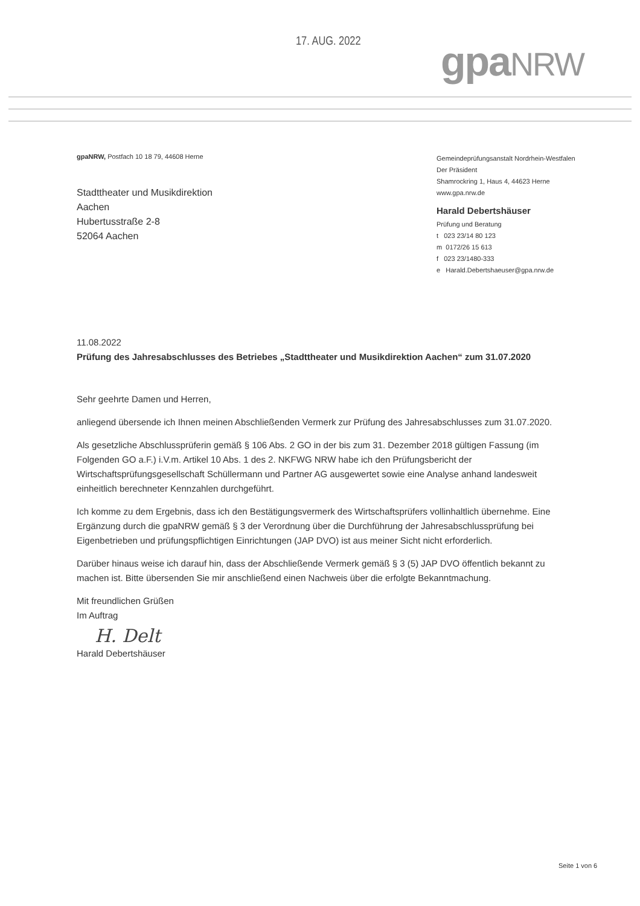17. AUG. 2022 gpa NRW
gpaNRW, Postfach 10 18 79, 44608 Herne
Stadttheater und Musikdirektion
Aachen
Hubertusstraße 2-8
52064 Aachen
Gemeindeprüfungsanstalt Nordrhein-Westfalen
Der Präsident
Shamrockring 1, Haus 4, 44623 Herne
www.gpa.nrw.de
Harald Debertshäuser
Prüfung und Beratung
t 023 23/14 80 123
m 0172/26 15 613
f 023 23/1480-333
e Harald.Debertshaeuser@gpa.nrw.de
11.08.2022
Prüfung des Jahresabschlusses des Betriebes „Stadttheater und Musikdirektion Aachen“ zum 31.07.2020
Sehr geehrte Damen und Herren,
anliegend übersende ich Ihnen meinen Abschließenden Vermerk zur Prüfung des Jahresabschlusses zum 31.07.2020.
Als gesetzliche Abschlussprüferin gemäß § 106 Abs. 2 GO in der bis zum 31. Dezember 2018 gültigen Fassung (im Folgenden GO a.F.) i.V.m. Artikel 10 Abs. 1 des 2. NKFWG NRW habe ich den Prüfungsbericht der Wirtschaftsprüfungsgesellschaft Schüllermann und Partner AG ausgewertet sowie eine Analyse anhand landesweit einheitlich berechneter Kennzahlen durchgeführt.
Ich komme zu dem Ergebnis, dass ich den Bestätigungsvermerk des Wirtschaftsprüfers vollinhaltlich übernehme. Eine Ergänzung durch die gpaNRW gemäß § 3 der Verordnung über die Durchführung der Jahresabschlussprüfung bei Eigenbetrieben und prüfungspflichtigen Einrichtungen (JAP DVO) ist aus meiner Sicht nicht erforderlich.
Darüber hinaus weise ich darauf hin, dass der Abschließende Vermerk gemäß § 3 (5) JAP DVO öffentlich bekannt zu machen ist. Bitte übersenden Sie mir anschließend einen Nachweis über die erfolgte Bekanntmachung.
Mit freundlichen Grüßen
Im Auftrag
H. Delt
Harald Debertshäuser
Seite 1 von 6